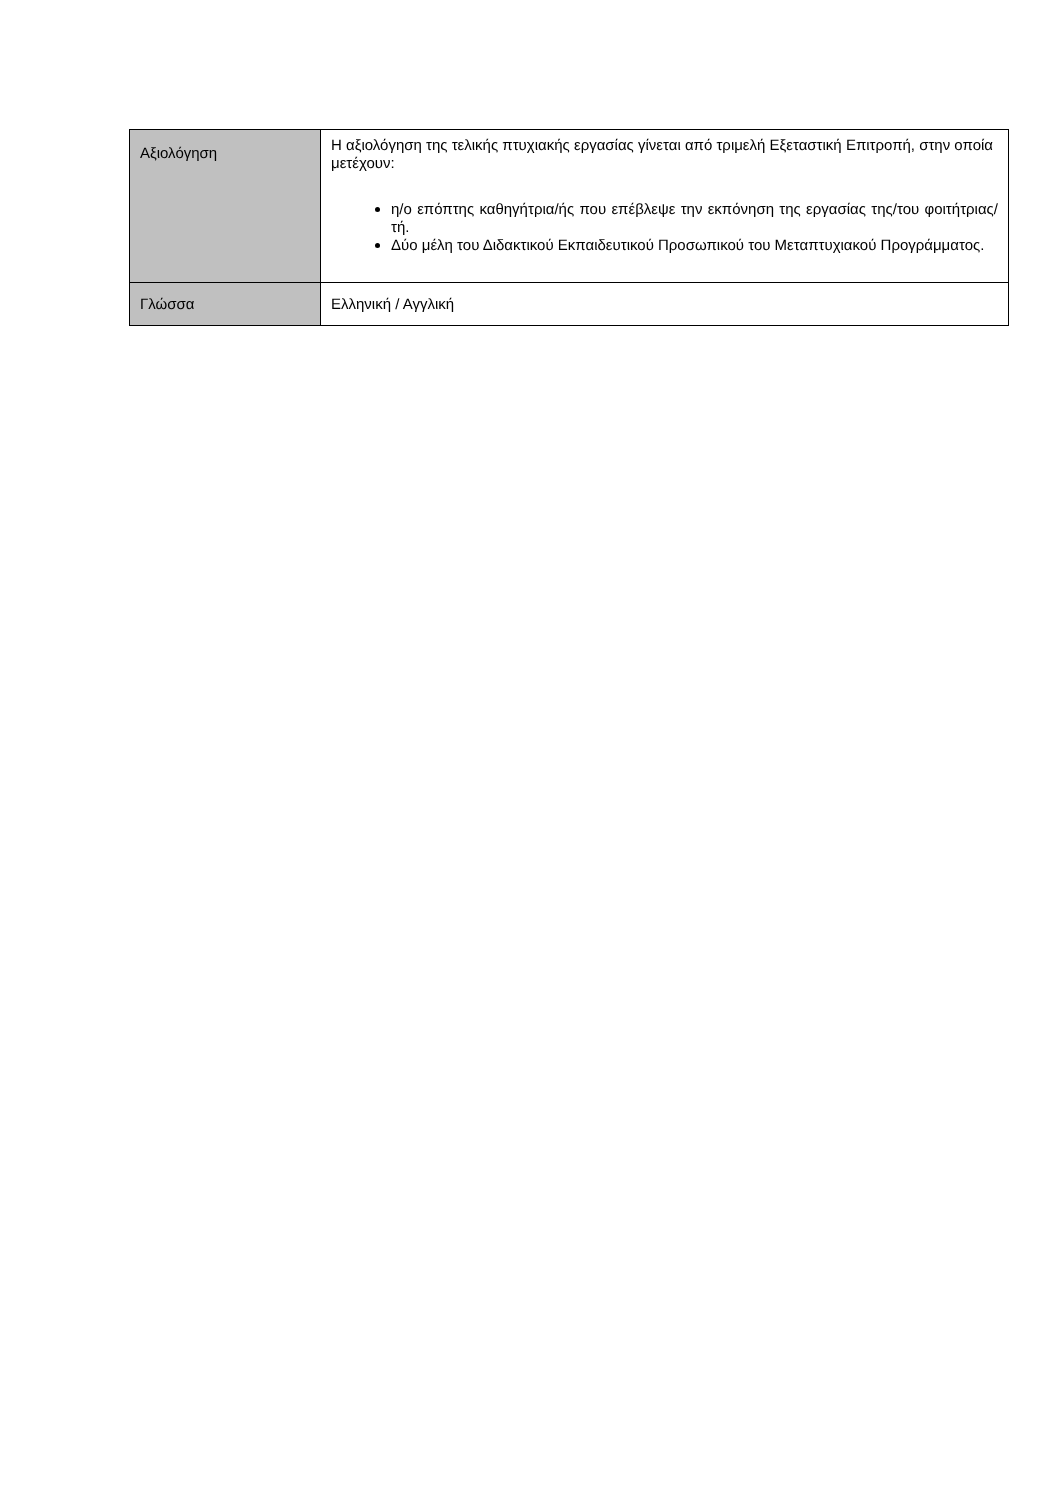| Αξιολόγηση | Η αξιολόγηση της τελικής πτυχιακής εργασίας γίνεται από τριμελή Εξεταστική Επιτροπή, στην οποία μετέχουν: η/ο επόπτης καθηγήτρια/ής που επέβλεψε την εκπόνηση της εργασίας της/του φοιτήτριας/τή. Δύο μέλη του Διδακτικού Εκπαιδευτικού Προσωπικού του Μεταπτυχιακού Προγράμματος. |
| Γλώσσα | Ελληνική / Αγγλική |